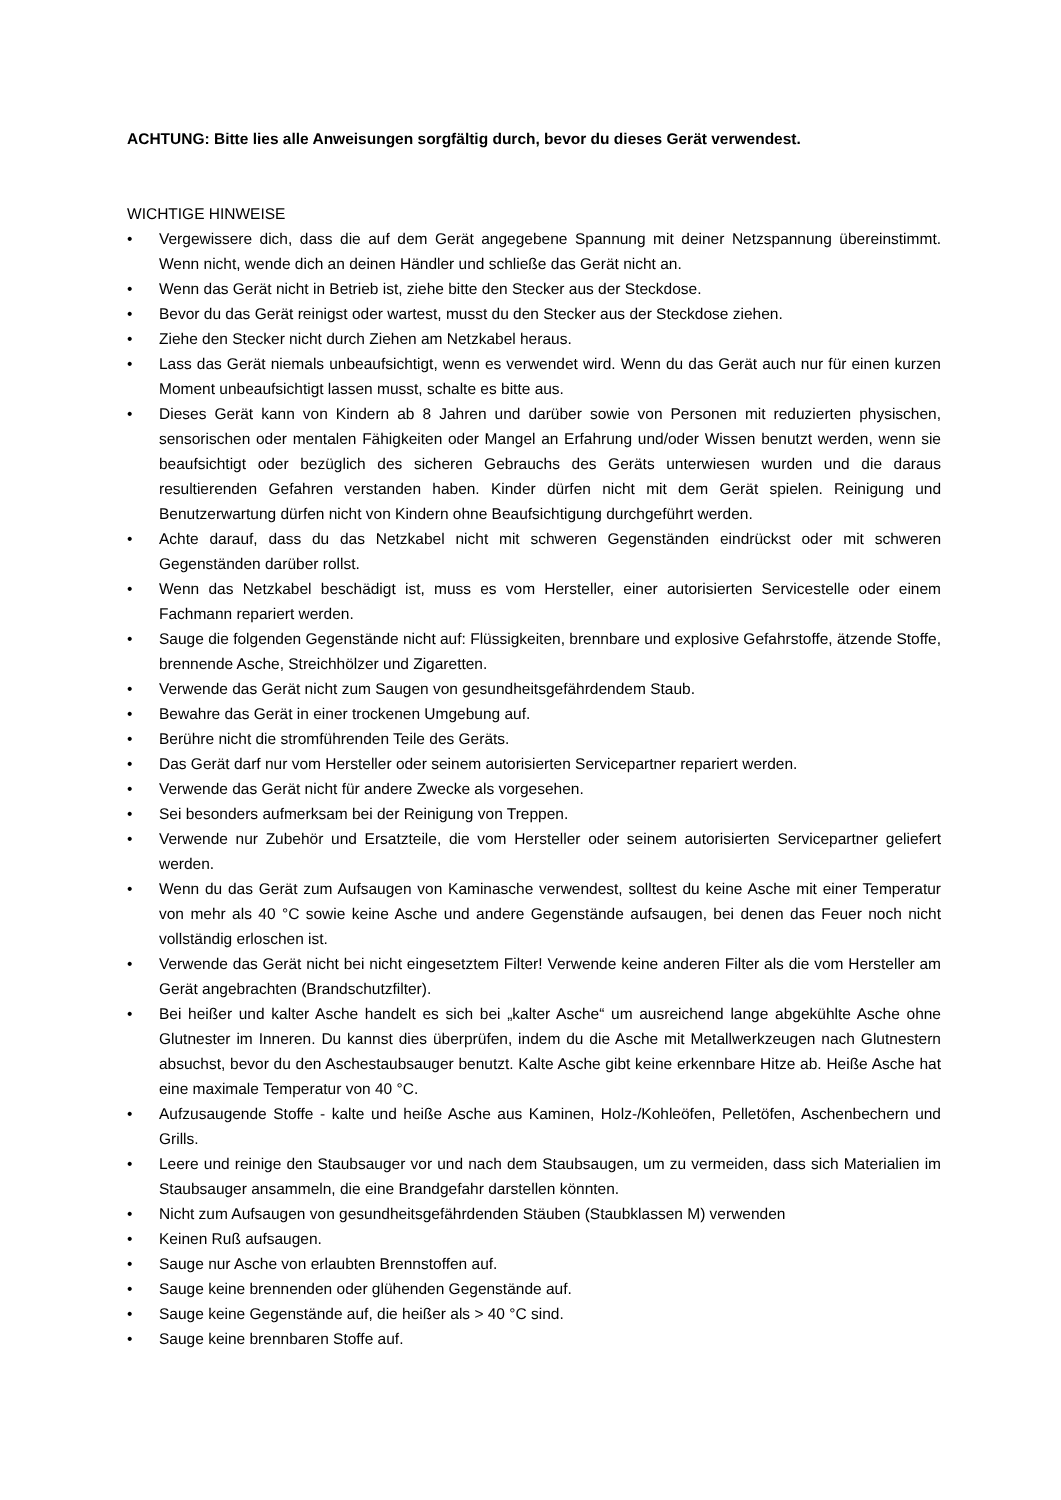ACHTUNG: Bitte lies alle Anweisungen sorgfältig durch, bevor du dieses Gerät verwendest.
WICHTIGE HINWEISE
• Vergewissere dich, dass die auf dem Gerät angegebene Spannung mit deiner Netzspannung übereinstimmt. Wenn nicht, wende dich an deinen Händler und schließe das Gerät nicht an.
• Wenn das Gerät nicht in Betrieb ist, ziehe bitte den Stecker aus der Steckdose.
• Bevor du das Gerät reinigst oder wartest, musst du den Stecker aus der Steckdose ziehen.
• Ziehe den Stecker nicht durch Ziehen am Netzkabel heraus.
• Lass das Gerät niemals unbeaufsichtigt, wenn es verwendet wird. Wenn du das Gerät auch nur für einen kurzen Moment unbeaufsichtigt lassen musst, schalte es bitte aus.
• Dieses Gerät kann von Kindern ab 8 Jahren und darüber sowie von Personen mit reduzierten physischen, sensorischen oder mentalen Fähigkeiten oder Mangel an Erfahrung und/oder Wissen benutzt werden, wenn sie beaufsichtigt oder bezüglich des sicheren Gebrauchs des Geräts unterwiesen wurden und die daraus resultierenden Gefahren verstanden haben. Kinder dürfen nicht mit dem Gerät spielen. Reinigung und Benutzerwartung dürfen nicht von Kindern ohne Beaufsichtigung durchgeführt werden.
• Achte darauf, dass du das Netzkabel nicht mit schweren Gegenständen eindrückst oder mit schweren Gegenständen darüber rollst.
• Wenn das Netzkabel beschädigt ist, muss es vom Hersteller, einer autorisierten Servicestelle oder einem Fachmann repariert werden.
• Sauge die folgenden Gegenstände nicht auf: Flüssigkeiten, brennbare und explosive Gefahrstoffe, ätzende Stoffe, brennende Asche, Streichhölzer und Zigaretten.
• Verwende das Gerät nicht zum Saugen von gesundheitsgefährdendem Staub.
• Bewahre das Gerät in einer trockenen Umgebung auf.
• Berühre nicht die stromführenden Teile des Geräts.
• Das Gerät darf nur vom Hersteller oder seinem autorisierten Servicepartner repariert werden.
• Verwende das Gerät nicht für andere Zwecke als vorgesehen.
• Sei besonders aufmerksam bei der Reinigung von Treppen.
• Verwende nur Zubehör und Ersatzteile, die vom Hersteller oder seinem autorisierten Servicepartner geliefert werden.
• Wenn du das Gerät zum Aufsaugen von Kaminasche verwendest, solltest du keine Asche mit einer Temperatur von mehr als 40 °C sowie keine Asche und andere Gegenstände aufsaugen, bei denen das Feuer noch nicht vollständig erloschen ist.
• Verwende das Gerät nicht bei nicht eingesetztem Filter! Verwende keine anderen Filter als die vom Hersteller am Gerät angebrachten (Brandschutzfilter).
• Bei heißer und kalter Asche handelt es sich bei „kalter Asche“ um ausreichend lange abgekühlte Asche ohne Glutnester im Inneren. Du kannst dies überprüfen, indem du die Asche mit Metallwerkzeugen nach Glutnestern absuchst, bevor du den Aschestaubsauger benutzt. Kalte Asche gibt keine erkennbare Hitze ab. Heiße Asche hat eine maximale Temperatur von 40 °C.
• Aufzusaugende Stoffe - kalte und heiße Asche aus Kaminen, Holz-/Kohleöfen, Pelletöfen, Aschenbechern und Grills.
• Leere und reinige den Staubsauger vor und nach dem Staubsaugen, um zu vermeiden, dass sich Materialien im Staubsauger ansammeln, die eine Brandgefahr darstellen könnten.
• Nicht zum Aufsaugen von gesundheitsgefährdenden Stäuben (Staubklassen M) verwenden
• Keinen Ruß aufsaugen.
• Sauge nur Asche von erlaubten Brennstoffen auf.
• Sauge keine brennenden oder glühenden Gegenstände auf.
• Sauge keine Gegenstände auf, die heißer als > 40 °C sind.
• Sauge keine brennbaren Stoffe auf.